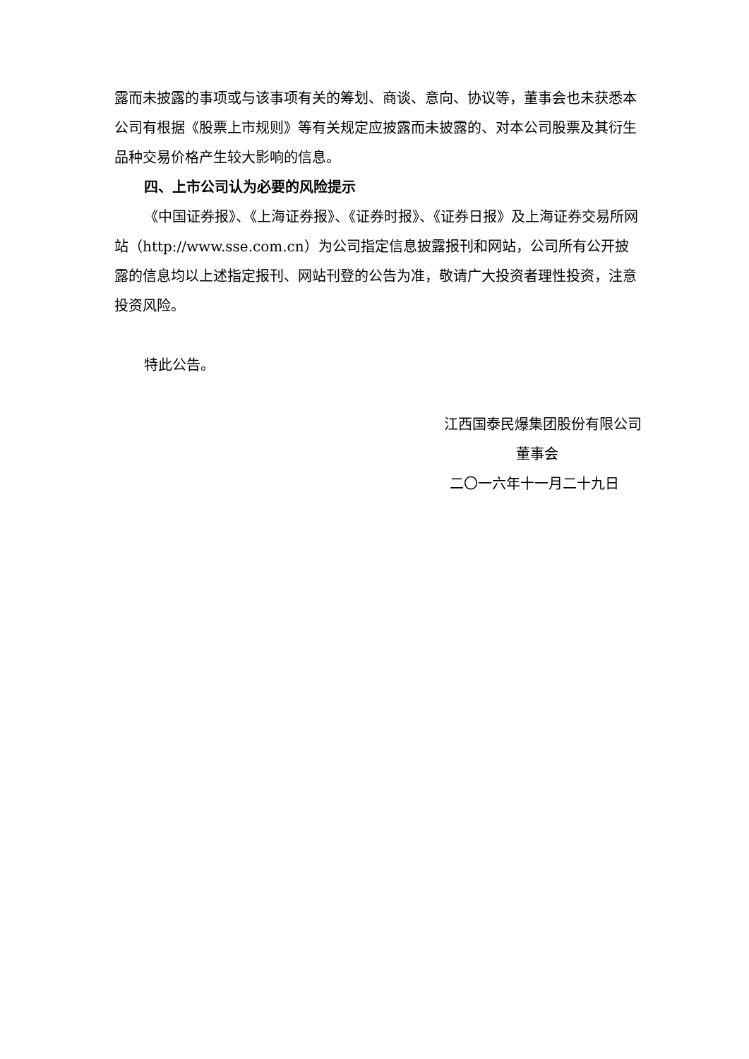露而未披露的事项或与该事项有关的筹划、商谈、意向、协议等，董事会也未获悉本公司有根据《股票上市规则》等有关规定应披露而未披露的、对本公司股票及其衍生品种交易价格产生较大影响的信息。
四、上市公司认为必要的风险提示
《中国证券报》、《上海证券报》、《证券时报》、《证券日报》及上海证券交易所网站（http://www.sse.com.cn）为公司指定信息披露报刊和网站，公司所有公开披露的信息均以上述指定报刊、网站刊登的公告为准，敬请广大投资者理性投资，注意投资风险。
特此公告。
江西国泰民爆集团股份有限公司
董事会
二〇一六年十一月二十九日